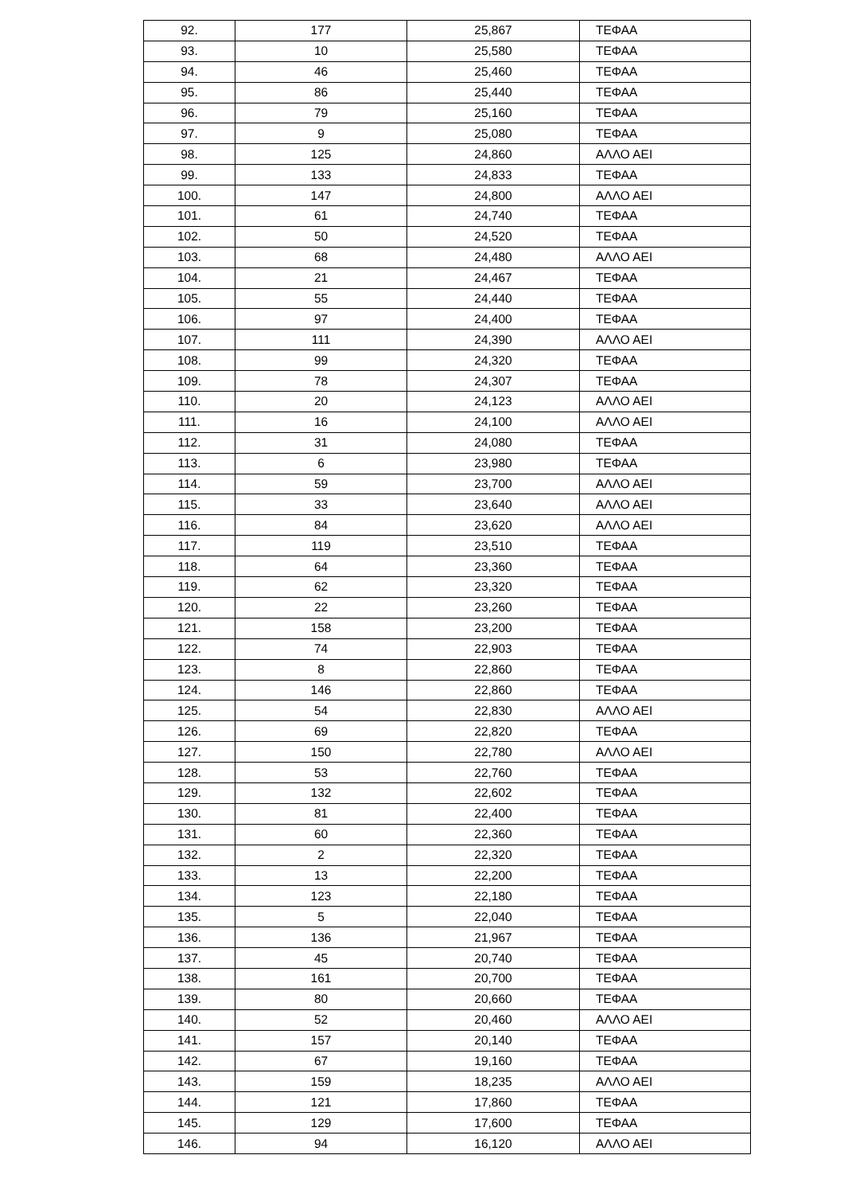| 92. | 177 | 25,867 | ΤΕΦΑΑ |
| 93. | 10 | 25,580 | ΤΕΦΑΑ |
| 94. | 46 | 25,460 | ΤΕΦΑΑ |
| 95. | 86 | 25,440 | ΤΕΦΑΑ |
| 96. | 79 | 25,160 | ΤΕΦΑΑ |
| 97. | 9 | 25,080 | ΤΕΦΑΑ |
| 98. | 125 | 24,860 | ΑΛΛΟ ΑΕΙ |
| 99. | 133 | 24,833 | ΤΕΦΑΑ |
| 100. | 147 | 24,800 | ΑΛΛΟ ΑΕΙ |
| 101. | 61 | 24,740 | ΤΕΦΑΑ |
| 102. | 50 | 24,520 | ΤΕΦΑΑ |
| 103. | 68 | 24,480 | ΑΛΛΟ ΑΕΙ |
| 104. | 21 | 24,467 | ΤΕΦΑΑ |
| 105. | 55 | 24,440 | ΤΕΦΑΑ |
| 106. | 97 | 24,400 | ΤΕΦΑΑ |
| 107. | 111 | 24,390 | ΑΛΛΟ ΑΕΙ |
| 108. | 99 | 24,320 | ΤΕΦΑΑ |
| 109. | 78 | 24,307 | ΤΕΦΑΑ |
| 110. | 20 | 24,123 | ΑΛΛΟ ΑΕΙ |
| 111. | 16 | 24,100 | ΑΛΛΟ ΑΕΙ |
| 112. | 31 | 24,080 | ΤΕΦΑΑ |
| 113. | 6 | 23,980 | ΤΕΦΑΑ |
| 114. | 59 | 23,700 | ΑΛΛΟ ΑΕΙ |
| 115. | 33 | 23,640 | ΑΛΛΟ ΑΕΙ |
| 116. | 84 | 23,620 | ΑΛΛΟ ΑΕΙ |
| 117. | 119 | 23,510 | ΤΕΦΑΑ |
| 118. | 64 | 23,360 | ΤΕΦΑΑ |
| 119. | 62 | 23,320 | ΤΕΦΑΑ |
| 120. | 22 | 23,260 | ΤΕΦΑΑ |
| 121. | 158 | 23,200 | ΤΕΦΑΑ |
| 122. | 74 | 22,903 | ΤΕΦΑΑ |
| 123. | 8 | 22,860 | ΤΕΦΑΑ |
| 124. | 146 | 22,860 | ΤΕΦΑΑ |
| 125. | 54 | 22,830 | ΑΛΛΟ ΑΕΙ |
| 126. | 69 | 22,820 | ΤΕΦΑΑ |
| 127. | 150 | 22,780 | ΑΛΛΟ ΑΕΙ |
| 128. | 53 | 22,760 | ΤΕΦΑΑ |
| 129. | 132 | 22,602 | ΤΕΦΑΑ |
| 130. | 81 | 22,400 | ΤΕΦΑΑ |
| 131. | 60 | 22,360 | ΤΕΦΑΑ |
| 132. | 2 | 22,320 | ΤΕΦΑΑ |
| 133. | 13 | 22,200 | ΤΕΦΑΑ |
| 134. | 123 | 22,180 | ΤΕΦΑΑ |
| 135. | 5 | 22,040 | ΤΕΦΑΑ |
| 136. | 136 | 21,967 | ΤΕΦΑΑ |
| 137. | 45 | 20,740 | ΤΕΦΑΑ |
| 138. | 161 | 20,700 | ΤΕΦΑΑ |
| 139. | 80 | 20,660 | ΤΕΦΑΑ |
| 140. | 52 | 20,460 | ΑΛΛΟ ΑΕΙ |
| 141. | 157 | 20,140 | ΤΕΦΑΑ |
| 142. | 67 | 19,160 | ΤΕΦΑΑ |
| 143. | 159 | 18,235 | ΑΛΛΟ ΑΕΙ |
| 144. | 121 | 17,860 | ΤΕΦΑΑ |
| 145. | 129 | 17,600 | ΤΕΦΑΑ |
| 146. | 94 | 16,120 | ΑΛΛΟ ΑΕΙ |